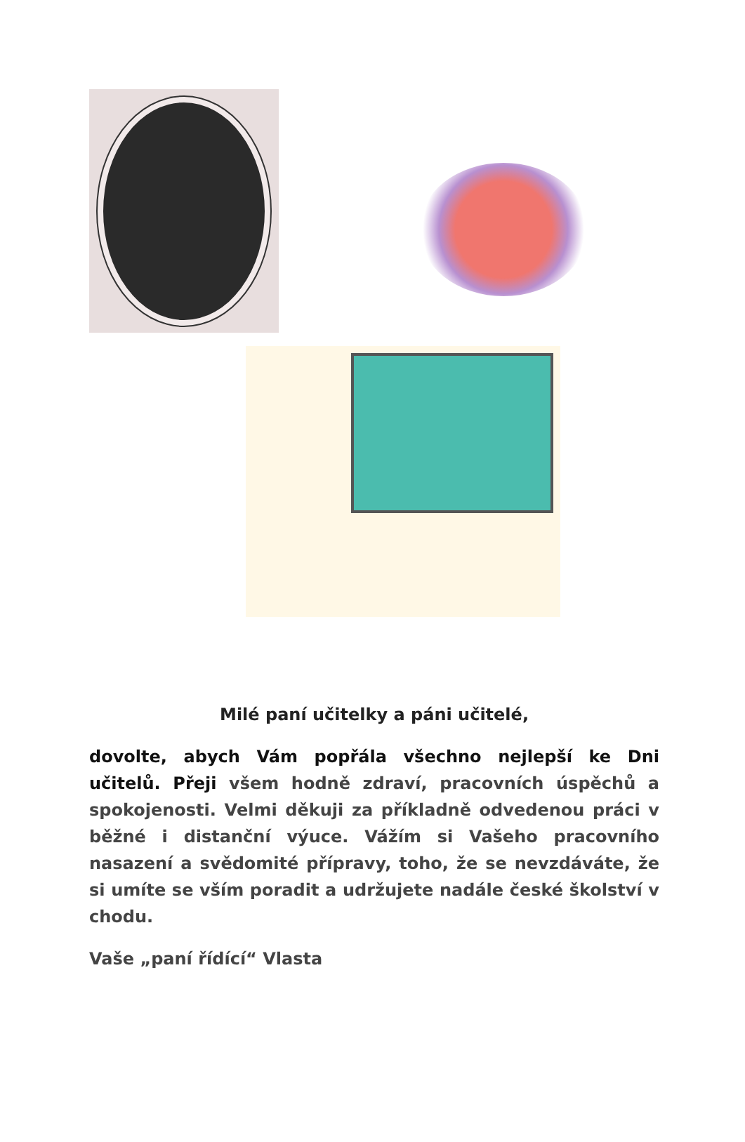Milé paní učitelky a páni učitelé,
dovolte, abych Vám popřála všechno nejlepší ke Dni učitelů. Přeji všem hodně zdraví, pracovních úspěchů a spokojenosti. Velmi děkuji za příkladně odvedenou práci v běžné i distanční výuce. Vážím si Vašeho pracovního nasazení a svědomité přípravy, toho, že se nevzdáváte, že si umíte se vším poradit a udržujete nadále české školství v chodu.
Vaše „paní řídící“ Vlasta